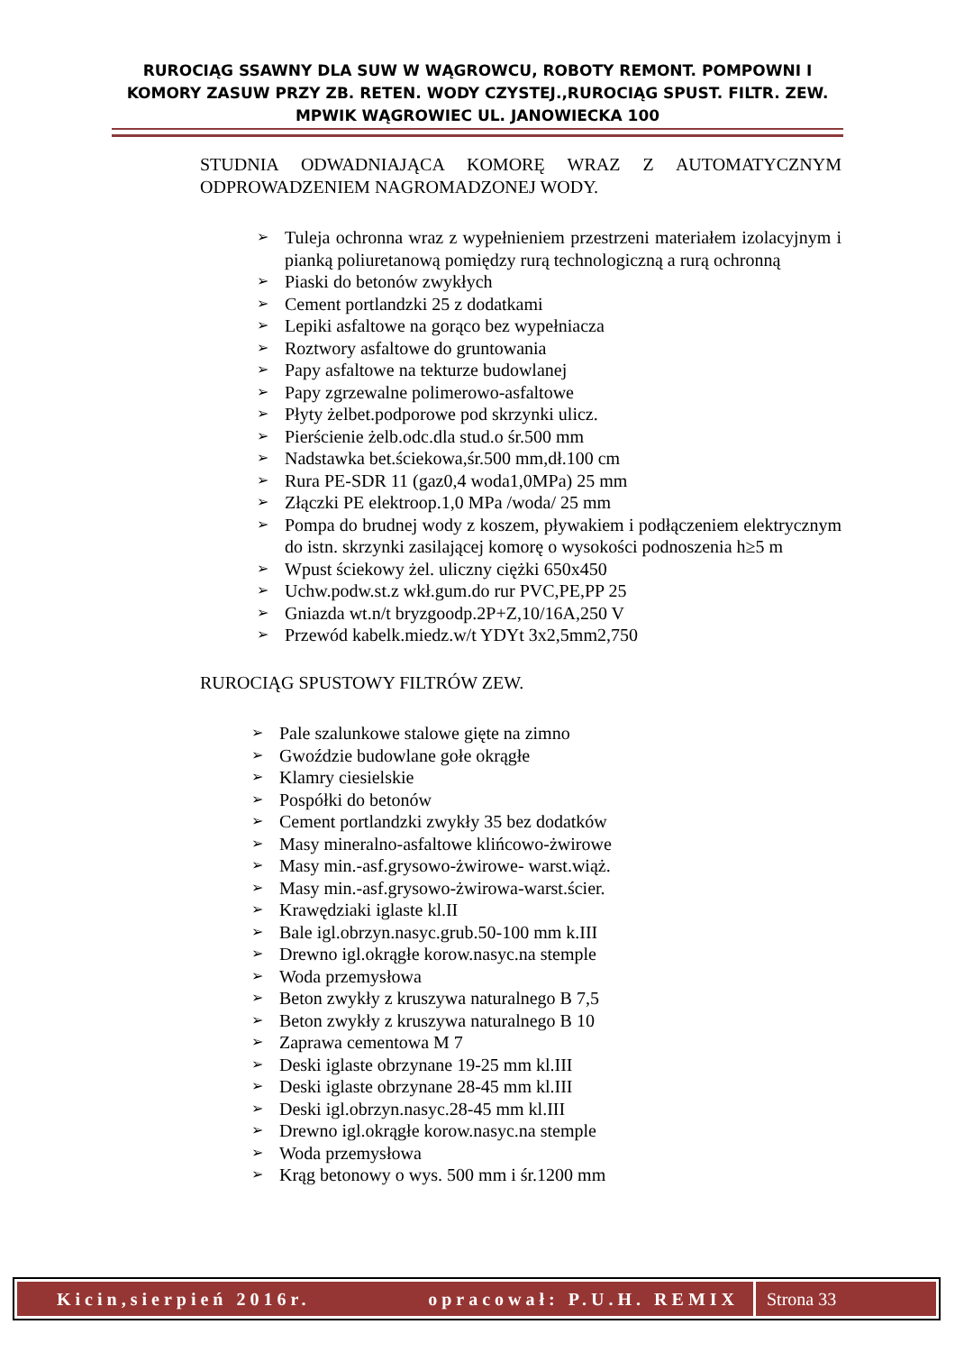RUROCIĄG SSAWNY DLA SUW W WĄGROWCU, ROBOTY REMONT. POMPOWNI I KOMORY ZASUW PRZY ZB. RETEN. WODY CZYSTEJ.,RUROCIĄG SPUST. FILTR. ZEW. MPWIK WĄGROWIEC UL. JANOWIECKA 100
STUDNIA ODWADNIAJĄCA KOMORĘ WRAZ Z AUTOMATYCZNYM ODPROWADZENIEM NAGROMADZONEJ WODY.
➢ Tuleja ochronna wraz z wypełnieniem przestrzeni materiałem izolacyjnym i pianką poliuretanową pomiędzy rurą technologiczną a rurą ochronną
➢ Piaski do betonów zwykłych
➢ Cement portlandzki 25 z dodatkami
➢ Lepiki asfaltowe na gorąco bez wypełniacza
➢ Roztwory asfaltowe do gruntowania
➢ Papy asfaltowe na tekturze budowlanej
➢ Papy zgrzewalne polimerowo-asfaltowe
➢ Płyty żelbet.podporowe pod skrzynki ulicz.
➢ Pierścienie żelb.odc.dla stud.o śr.500 mm
➢ Nadstawka bet.ściekowa,śr.500 mm,dł.100 cm
➢ Rura PE-SDR 11 (gaz0,4 woda1,0MPa) 25 mm
➢ Złączki PE elektroop.1,0 MPa /woda/ 25 mm
➢ Pompa do brudnej wody z koszem, pływakiem i podłączeniem elektrycznym do istn. skrzynki zasilającej komorę o wysokości podnoszenia h≥5 m
➢ Wpust ściekowy żel. uliczny ciężki 650x450
➢ Uchw.podw.st.z wkł.gum.do rur PVC,PE,PP 25
➢ Gniazda wt.n/t bryzgoodp.2P+Z,10/16A,250 V
➢ Przewód kabelk.miedz.w/t YDYt 3x2,5mm2,750
RUROCIĄG SPUSTOWY FILTRÓW ZEW.
➢ Pale szalunkowe stalowe gięte na zimno
➢ Gwoździe budowlane gołe okrągłe
➢ Klamry ciesielskie
➢ Pospółki do betonów
➢ Cement portlandzki zwykły 35 bez dodatków
➢ Masy mineralno-asfaltowe klińcowo-żwirowe
➢ Masy min.-asf.grysowo-żwirowe- warst.wiąż.
➢ Masy min.-asf.grysowo-żwirowa-warst.ścier.
➢ Krawędziaki iglaste kl.II
➢ Bale igl.obrzyn.nasyc.grub.50-100 mm k.III
➢ Drewno igl.okrągłe korow.nasyc.na stemple
➢ Woda przemysłowa
➢ Beton zwykły z kruszywa naturalnego B 7,5
➢ Beton zwykły z kruszywa naturalnego B 10
➢ Zaprawa cementowa M 7
➢ Deski iglaste obrzynane 19-25 mm kl.III
➢ Deski iglaste obrzynane 28-45 mm kl.III
➢ Deski igl.obrzyn.nasyc.28-45 mm kl.III
➢ Drewno igl.okrągłe korow.nasyc.na stemple
➢ Woda przemysłowa
➢ Krąg betonowy o wys. 500 mm i śr.1200 mm
Kicin,sierpień 2016r. opracował: P.U.H. REMIX
Strona 33